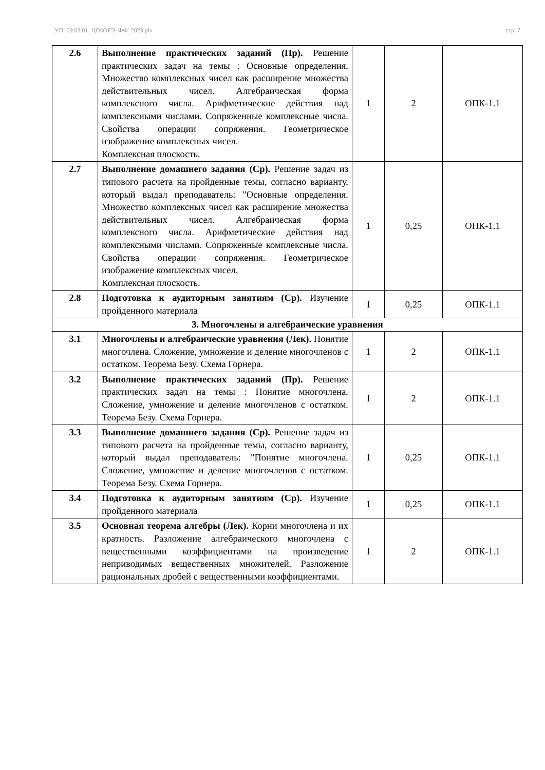УП: 09.03.01_ЦПвОРЭ_ФФ_2023.plx стр. 7
| 2.6 | Выполнение практических заданий (Пр). Решение практических задач на темы : Основные определения. Множество комплексных чисел как расширение множества действительных чисел. Алгебраическая форма комплексного числа. Арифметические действия над комплексными числами. Сопряженные комплексные числа. Свойства операции сопряжения. Геометрическое изображение комплексных чисел. Комплексная плоскость. | 1 | 2 | ОПК-1.1 |
| 2.7 | Выполнение домашнего задания (Ср). Решение задач из типового расчета на пройденные темы, согласно варианту, который выдал преподаватель: "Основные определения. Множество комплексных чисел как расширение множества действительных чисел. Алгебраическая форма комплексного числа. Арифметические действия над комплексными числами. Сопряженные комплексные числа. Свойства операции сопряжения. Геометрическое изображение комплексных чисел. Комплексная плоскость. | 1 | 0,25 | ОПК-1.1 |
| 2.8 | Подготовка к аудиторным занятиям (Ср). Изучение пройденного материала | 1 | 0,25 | ОПК-1.1 |
| 3. Многочлены и алгебраические уравнения | | | | |
| 3.1 | Многочлены и алгебраические уравнения (Лек). Понятие многочлена. Сложение, умножение и деление многочленов с остатком. Теорема Безу. Схема Горнера. | 1 | 2 | ОПК-1.1 |
| 3.2 | Выполнение практических заданий (Пр). Решение практических задач на темы : Понятие многочлена. Сложение, умножение и деление многочленов с остатком. Теорема Безу. Схема Горнера. | 1 | 2 | ОПК-1.1 |
| 3.3 | Выполнение домашнего задания (Ср). Решение задач из типового расчета на пройденные темы, согласно варианту, который выдал преподаватель: "Понятие многочлена. Сложение, умножение и деление многочленов с остатком. Теорема Безу. Схема Горнера. | 1 | 0,25 | ОПК-1.1 |
| 3.4 | Подготовка к аудиторным занятиям (Ср). Изучение пройденного материала | 1 | 0,25 | ОПК-1.1 |
| 3.5 | Основная теорема алгебры (Лек). Корни многочлена и их кратность. Разложение алгебраического многочлена с вещественными коэффициентами на произведение неприводимых вещественных множителей. Разложение рациональных дробей с вещественными коэффициентами. | 1 | 2 | ОПК-1.1 |